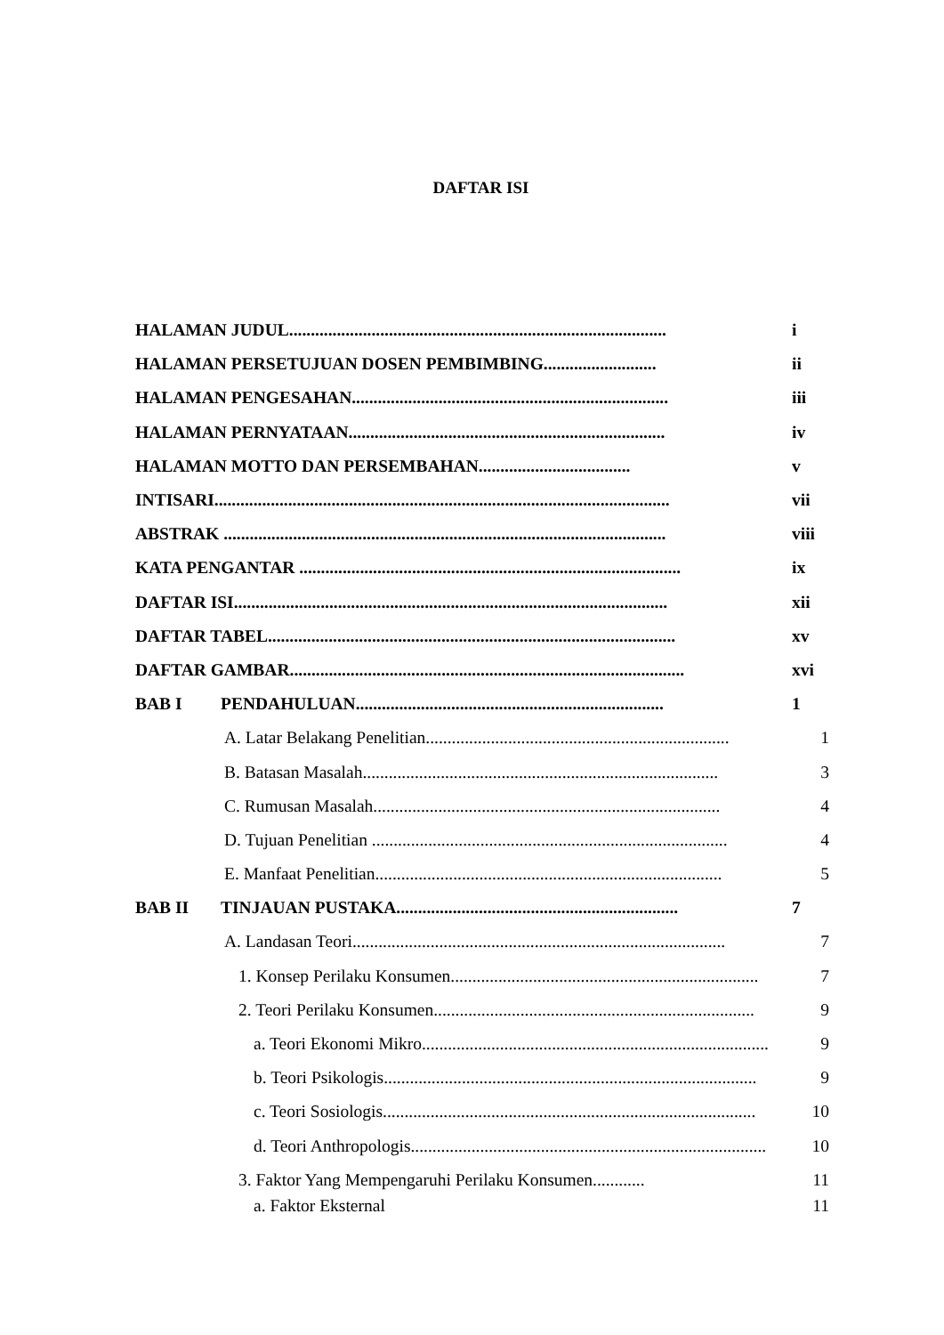DAFTAR ISI
HALAMAN JUDUL....................................................................................... i
HALAMAN PERSETUJUAN DOSEN PEMBIMBING.......................... ii
HALAMAN PENGESAHAN......................................................................... iii
HALAMAN PERNYATAAN......................................................................... iv
HALAMAN MOTTO DAN PERSEMBAHAN................................... v
INTISARI......................................................................................................... vii
ABSTRAK ...................................................................................................... viii
KATA PENGANTAR ........................................................................................ ix
DAFTAR ISI.................................................................................................... xii
DAFTAR TABEL.............................................................................................. xv
DAFTAR GAMBAR........................................................................................... xvi
BAB I PENDAHULUAN....................................................................... 1
A. Latar Belakang Penelitian...................................................................... 1
B. Batasan Masalah.................................................................................. 3
C. Rumusan Masalah................................................................................ 4
D. Tujuan Penelitian .................................................................................. 4
E. Manfaat Penelitian................................................................................ 5
BAB II TINJAUAN PUSTAKA................................................................. 7
A. Landasan Teori...................................................................................... 7
1. Konsep Perilaku Konsumen....................................................................... 7
2. Teori Perilaku Konsumen.......................................................................... 9
a. Teori Ekonomi Mikro................................................................................ 9
b. Teori Psikologis...................................................................................... 9
c. Teori Sosiologis...................................................................................... 10
d. Teori Anthropologis.................................................................................. 10
3. Faktor Yang Mempengaruhi Perilaku Konsumen............ 11
a. Faktor Eksternal 11